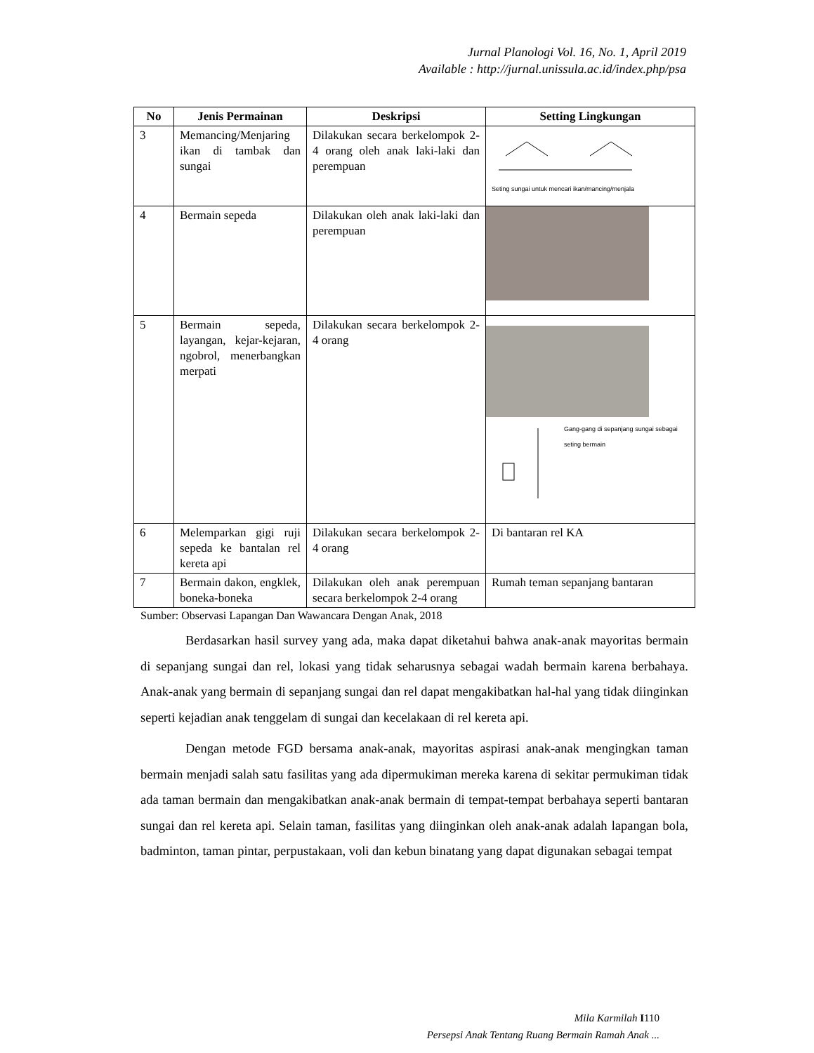Jurnal Planologi Vol. 16, No. 1, April 2019
Available : http://jurnal.unissula.ac.id/index.php/psa
| No | Jenis Permainan | Deskripsi | Setting Lingkungan |
| --- | --- | --- | --- |
| 3 | Memancing/Menjaring ikan di tambak dan sungai | Dilakukan secara berkelompok 2-4 orang oleh anak laki-laki dan perempuan | Seting sungai untuk mencari ikan/mancing/menjala |
| 4 | Bermain sepeda | Dilakukan oleh anak laki-laki dan perempuan | |
| 5 | Bermain sepeda, layangan, kejar-kejaran, ngobrol, menerbangkan merpati | Dilakukan secara berkelompok 2-4 orang | Gang-gang di sepanjang sungai sebagai seting bermain |
| 6 | Melemparkan gigi ruji sepeda ke bantalan rel kereta api | Dilakukan secara berkelompok 2-4 orang | Di bantaran rel KA |
| 7 | Bermain dakon, engklek, boneka-boneka | Dilakukan oleh anak perempuan secara berkelompok 2-4 orang | Rumah teman sepanjang bantaran |
Sumber: Observasi Lapangan Dan Wawancara Dengan Anak, 2018
Berdasarkan hasil survey yang ada, maka dapat diketahui bahwa anak-anak mayoritas bermain di sepanjang sungai dan rel, lokasi yang tidak seharusnya sebagai wadah bermain karena berbahaya. Anak-anak yang bermain di sepanjang sungai dan rel dapat mengakibatkan hal-hal yang tidak diinginkan seperti kejadian anak tenggelam di sungai dan kecelakaan di rel kereta api.
Dengan metode FGD bersama anak-anak, mayoritas aspirasi anak-anak mengingkan taman bermain menjadi salah satu fasilitas yang ada dipermukiman mereka karena di sekitar permukiman tidak ada taman bermain dan mengakibatkan anak-anak bermain di tempat-tempat berbahaya seperti bantaran sungai dan rel kereta api. Selain taman, fasilitas yang diinginkan oleh anak-anak adalah lapangan bola, badminton, taman pintar, perpustakaan, voli dan kebun binatang yang dapat digunakan sebagai tempat
Mila Karmilah I 110
Persepsi Anak Tentang Ruang Bermain Ramah Anak ...